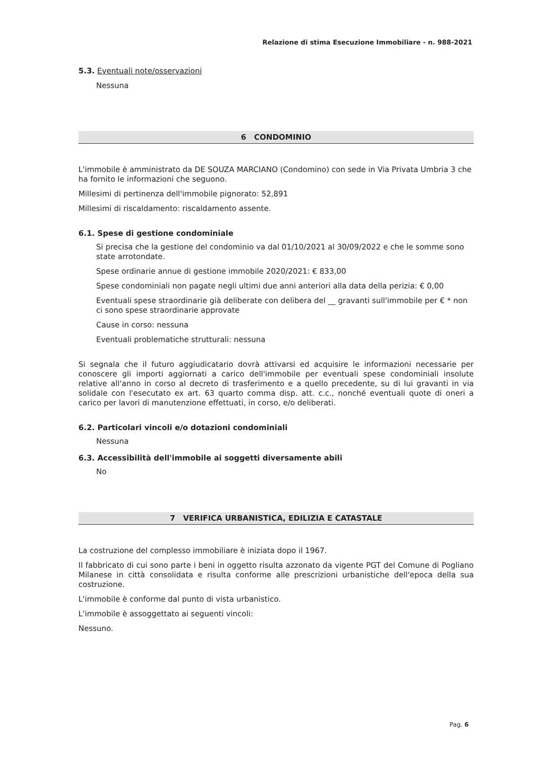Relazione di stima Esecuzione Immobiliare - n. 988-2021
5.3. Eventuali note/osservazioni
Nessuna
6 CONDOMINIO
L'immobile è amministrato da DE SOUZA MARCIANO (Condomino) con sede in Via Privata Umbria 3 che ha fornito le informazioni che seguono.
Millesimi di pertinenza dell'immobile pignorato: 52,891
Millesimi di riscaldamento: riscaldamento assente.
6.1. Spese di gestione condominiale
Si precisa che la gestione del condominio va dal 01/10/2021 al 30/09/2022 e che le somme sono state arrotondate.
Spese ordinarie annue di gestione immobile 2020/2021: € 833,00
Spese condominiali non pagate negli ultimi due anni anteriori alla data della perizia: € 0,00
Eventuali spese straordinarie già deliberate con delibera del __ gravanti sull'immobile per € * non ci sono spese straordinarie approvate
Cause in corso: nessuna
Eventuali problematiche strutturali: nessuna
Si segnala che il futuro aggiudicatario dovrà attivarsi ed acquisire le informazioni necessarie per conoscere gli importi aggiornati a carico dell'immobile per eventuali spese condominiali insolute relative all'anno in corso al decreto di trasferimento e a quello precedente, su di lui gravanti in via solidale con l'esecutato ex art. 63 quarto comma disp. att. c.c., nonché eventuali quote di oneri a carico per lavori di manutenzione effettuati, in corso, e/o deliberati.
6.2. Particolari vincoli e/o dotazioni condominiali
Nessuna
6.3. Accessibilità dell'immobile ai soggetti diversamente abili
No
7 VERIFICA URBANISTICA, EDILIZIA E CATASTALE
La costruzione del complesso immobiliare è iniziata dopo il 1967.
Il fabbricato di cui sono parte i beni in oggetto risulta azzonato da vigente PGT del Comune di Pogliano Milanese in città consolidata e risulta conforme alle prescrizioni urbanistiche dell'epoca della sua costruzione.
L'immobile è conforme dal punto di vista urbanistico.
L'immobile è assoggettato ai seguenti vincoli:
Nessuno.
Pag. 6